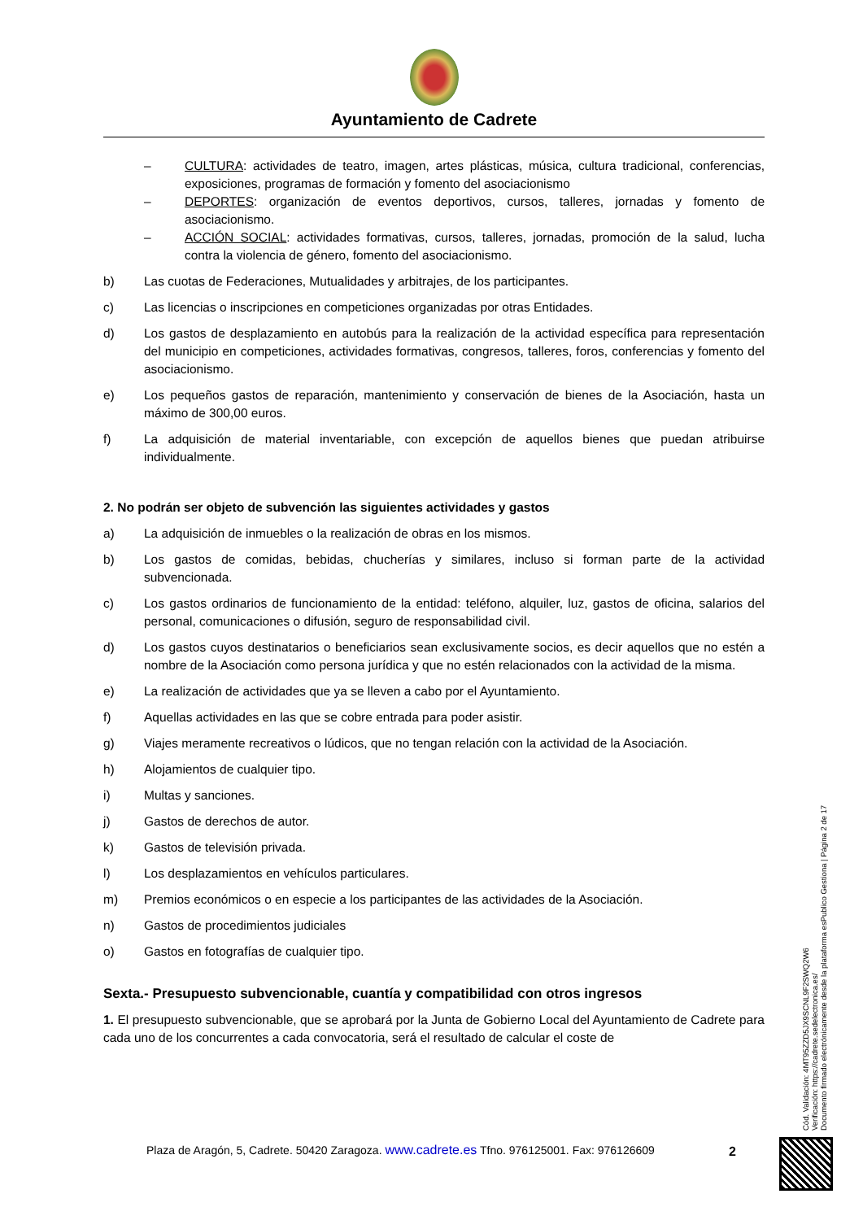Ayuntamiento de Cadrete
– CULTURA: actividades de teatro, imagen, artes plásticas, música, cultura tradicional, conferencias, exposiciones, programas de formación y fomento del asociacionismo
– DEPORTES: organización de eventos deportivos, cursos, talleres, jornadas y fomento de asociacionismo.
– ACCIÓN SOCIAL: actividades formativas, cursos, talleres, jornadas, promoción de la salud, lucha contra la violencia de género, fomento del asociacionismo.
b) Las cuotas de Federaciones, Mutualidades y arbitrajes, de los participantes.
c) Las licencias o inscripciones en competiciones organizadas por otras Entidades.
d) Los gastos de desplazamiento en autobús para la realización de la actividad específica para representación del municipio en competiciones, actividades formativas, congresos, talleres, foros, conferencias y fomento del asociacionismo.
e) Los pequeños gastos de reparación, mantenimiento y conservación de bienes de la Asociación, hasta un máximo de 300,00 euros.
f) La adquisición de material inventariable, con excepción de aquellos bienes que puedan atribuirse individualmente.
2. No podrán ser objeto de subvención las siguientes actividades y gastos
a) La adquisición de inmuebles o la realización de obras en los mismos.
b) Los gastos de comidas, bebidas, chucherías y similares, incluso si forman parte de la actividad subvencionada.
c) Los gastos ordinarios de funcionamiento de la entidad: teléfono, alquiler, luz, gastos de oficina, salarios del personal, comunicaciones o difusión, seguro de responsabilidad civil.
d) Los gastos cuyos destinatarios o beneficiarios sean exclusivamente socios, es decir aquellos que no estén a nombre de la Asociación como persona jurídica y que no estén relacionados con la actividad de la misma.
e) La realización de actividades que ya se lleven a cabo por el Ayuntamiento.
f) Aquellas actividades en las que se cobre entrada para poder asistir.
g) Viajes meramente recreativos o lúdicos, que no tengan relación con la actividad de la Asociación.
h) Alojamientos de cualquier tipo.
i) Multas y sanciones.
j) Gastos de derechos de autor.
k) Gastos de televisión privada.
l) Los desplazamientos en vehículos particulares.
m) Premios económicos o en especie a los participantes de las actividades de la Asociación.
n) Gastos de procedimientos judiciales
o) Gastos en fotografías de cualquier tipo.
Sexta.- Presupuesto subvencionable, cuantía y compatibilidad con otros ingresos
1. El presupuesto subvencionable, que se aprobará por la Junta de Gobierno Local del Ayuntamiento de Cadrete para cada uno de los concurrentes a cada convocatoria, será el resultado de calcular el coste de
Plaza de Aragón, 5, Cadrete. 50420 Zaragoza. www.cadrete.es Tfno. 976125001. Fax: 976126609
2
Cód. Validación: 4MT95ZZD5JX9SCNL9F2SWQ2W6
Verificación: https://cadrete.sedelectronica.es/
Documento firmado electrónicamente desde la plataforma esPublico Gestiona | Página 2 de 17